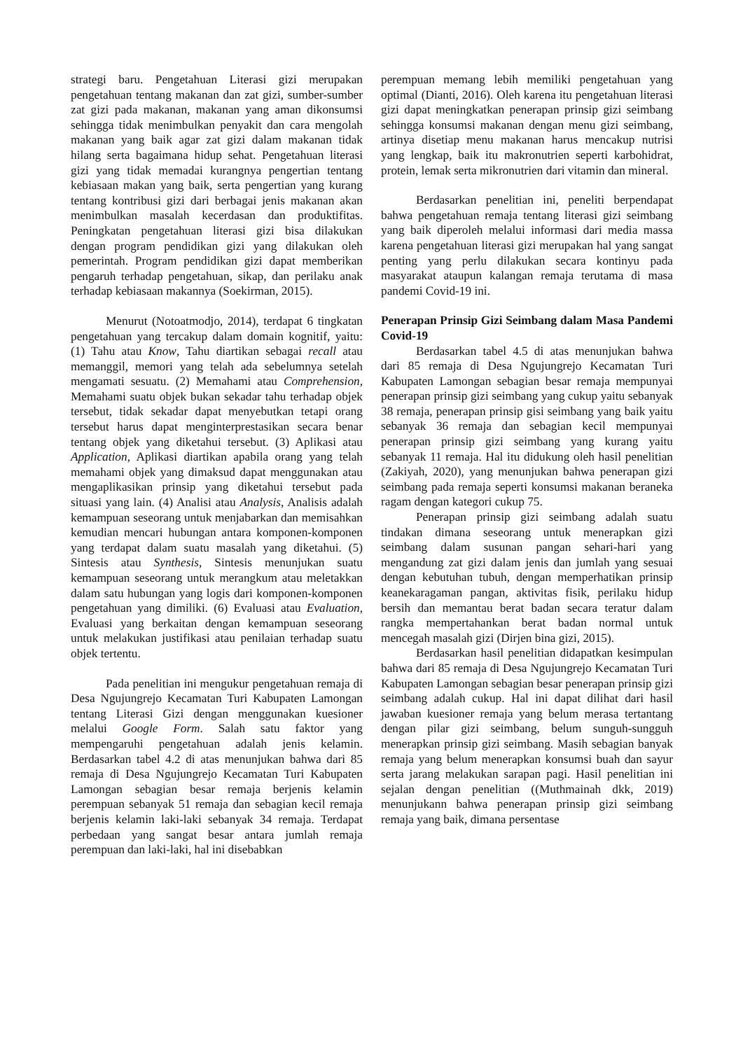strategi baru. Pengetahuan Literasi gizi merupakan pengetahuan tentang makanan dan zat gizi, sumber-sumber zat gizi pada makanan, makanan yang aman dikonsumsi sehingga tidak menimbulkan penyakit dan cara mengolah makanan yang baik agar zat gizi dalam makanan tidak hilang serta bagaimana hidup sehat. Pengetahuan literasi gizi yang tidak memadai kurangnya pengertian tentang kebiasaan makan yang baik, serta pengertian yang kurang tentang kontribusi gizi dari berbagai jenis makanan akan menimbulkan masalah kecerdasan dan produktifitas. Peningkatan pengetahuan literasi gizi bisa dilakukan dengan program pendidikan gizi yang dilakukan oleh pemerintah. Program pendidikan gizi dapat memberikan pengaruh terhadap pengetahuan, sikap, dan perilaku anak terhadap kebiasaan makannya (Soekirman, 2015).
Menurut (Notoatmodjo, 2014), terdapat 6 tingkatan pengetahuan yang tercakup dalam domain kognitif, yaitu: (1) Tahu atau Know, Tahu diartikan sebagai recall atau memanggil, memori yang telah ada sebelumnya setelah mengamati sesuatu. (2) Memahami atau Comprehension, Memahami suatu objek bukan sekadar tahu terhadap objek tersebut, tidak sekadar dapat menyebutkan tetapi orang tersebut harus dapat menginterprestasikan secara benar tentang objek yang diketahui tersebut. (3) Aplikasi atau Application, Aplikasi diartikan apabila orang yang telah memahami objek yang dimaksud dapat menggunakan atau mengaplikasikan prinsip yang diketahui tersebut pada situasi yang lain. (4) Analisi atau Analysis, Analisis adalah kemampuan seseorang untuk menjabarkan dan memisahkan kemudian mencari hubungan antara komponen-komponen yang terdapat dalam suatu masalah yang diketahui. (5) Sintesis atau Synthesis, Sintesis menunjukan suatu kemampuan seseorang untuk merangkum atau meletakkan dalam satu hubungan yang logis dari komponen-komponen pengetahuan yang dimiliki. (6) Evaluasi atau Evaluation, Evaluasi yang berkaitan dengan kemampuan seseorang untuk melakukan justifikasi atau penilaian terhadap suatu objek tertentu.
Pada penelitian ini mengukur pengetahuan remaja di Desa Ngujungrejo Kecamatan Turi Kabupaten Lamongan tentang Literasi Gizi dengan menggunakan kuesioner melalui Google Form. Salah satu faktor yang mempengaruhi pengetahuan adalah jenis kelamin. Berdasarkan tabel 4.2 di atas menunjukan bahwa dari 85 remaja di Desa Ngujungrejo Kecamatan Turi Kabupaten Lamongan sebagian besar remaja berjenis kelamin perempuan sebanyak 51 remaja dan sebagian kecil remaja berjenis kelamin laki-laki sebanyak 34 remaja. Terdapat perbedaan yang sangat besar antara jumlah remaja perempuan dan laki-laki, hal ini disebabkan
perempuan memang lebih memiliki pengetahuan yang optimal (Dianti, 2016). Oleh karena itu pengetahuan literasi gizi dapat meningkatkan penerapan prinsip gizi seimbang sehingga konsumsi makanan dengan menu gizi seimbang, artinya disetiap menu makanan harus mencakup nutrisi yang lengkap, baik itu makronutrien seperti karbohidrat, protein, lemak serta mikronutrien dari vitamin dan mineral.
Berdasarkan penelitian ini, peneliti berpendapat bahwa pengetahuan remaja tentang literasi gizi seimbang yang baik diperoleh melalui informasi dari media massa karena pengetahuan literasi gizi merupakan hal yang sangat penting yang perlu dilakukan secara kontinyu pada masyarakat ataupun kalangan remaja terutama di masa pandemi Covid-19 ini.
Penerapan Prinsip Gizi Seimbang dalam Masa Pandemi Covid-19
Berdasarkan tabel 4.5 di atas menunjukan bahwa dari 85 remaja di Desa Ngujungrejo Kecamatan Turi Kabupaten Lamongan sebagian besar remaja mempunyai penerapan prinsip gizi seimbang yang cukup yaitu sebanyak 38 remaja, penerapan prinsip gisi seimbang yang baik yaitu sebanyak 36 remaja dan sebagian kecil mempunyai penerapan prinsip gizi seimbang yang kurang yaitu sebanyak 11 remaja. Hal itu didukung oleh hasil penelitian (Zakiyah, 2020), yang menunjukan bahwa penerapan gizi seimbang pada remaja seperti konsumsi makanan beraneka ragam dengan kategori cukup 75.
Penerapan prinsip gizi seimbang adalah suatu tindakan dimana seseorang untuk menerapkan gizi seimbang dalam susunan pangan sehari-hari yang mengandung zat gizi dalam jenis dan jumlah yang sesuai dengan kebutuhan tubuh, dengan memperhatikan prinsip keanekaragaman pangan, aktivitas fisik, perilaku hidup bersih dan memantau berat badan secara teratur dalam rangka mempertahankan berat badan normal untuk mencegah masalah gizi (Dirjen bina gizi, 2015).
Berdasarkan hasil penelitian didapatkan kesimpulan bahwa dari 85 remaja di Desa Ngujungrejo Kecamatan Turi Kabupaten Lamongan sebagian besar penerapan prinsip gizi seimbang adalah cukup. Hal ini dapat dilihat dari hasil jawaban kuesioner remaja yang belum merasa tertantang dengan pilar gizi seimbang, belum sunguh-sungguh menerapkan prinsip gizi seimbang. Masih sebagian banyak remaja yang belum menerapkan konsumsi buah dan sayur serta jarang melakukan sarapan pagi. Hasil penelitian ini sejalan dengan penelitian ((Muthmainah dkk, 2019) menunjukann bahwa penerapan prinsip gizi seimbang remaja yang baik, dimana persentase